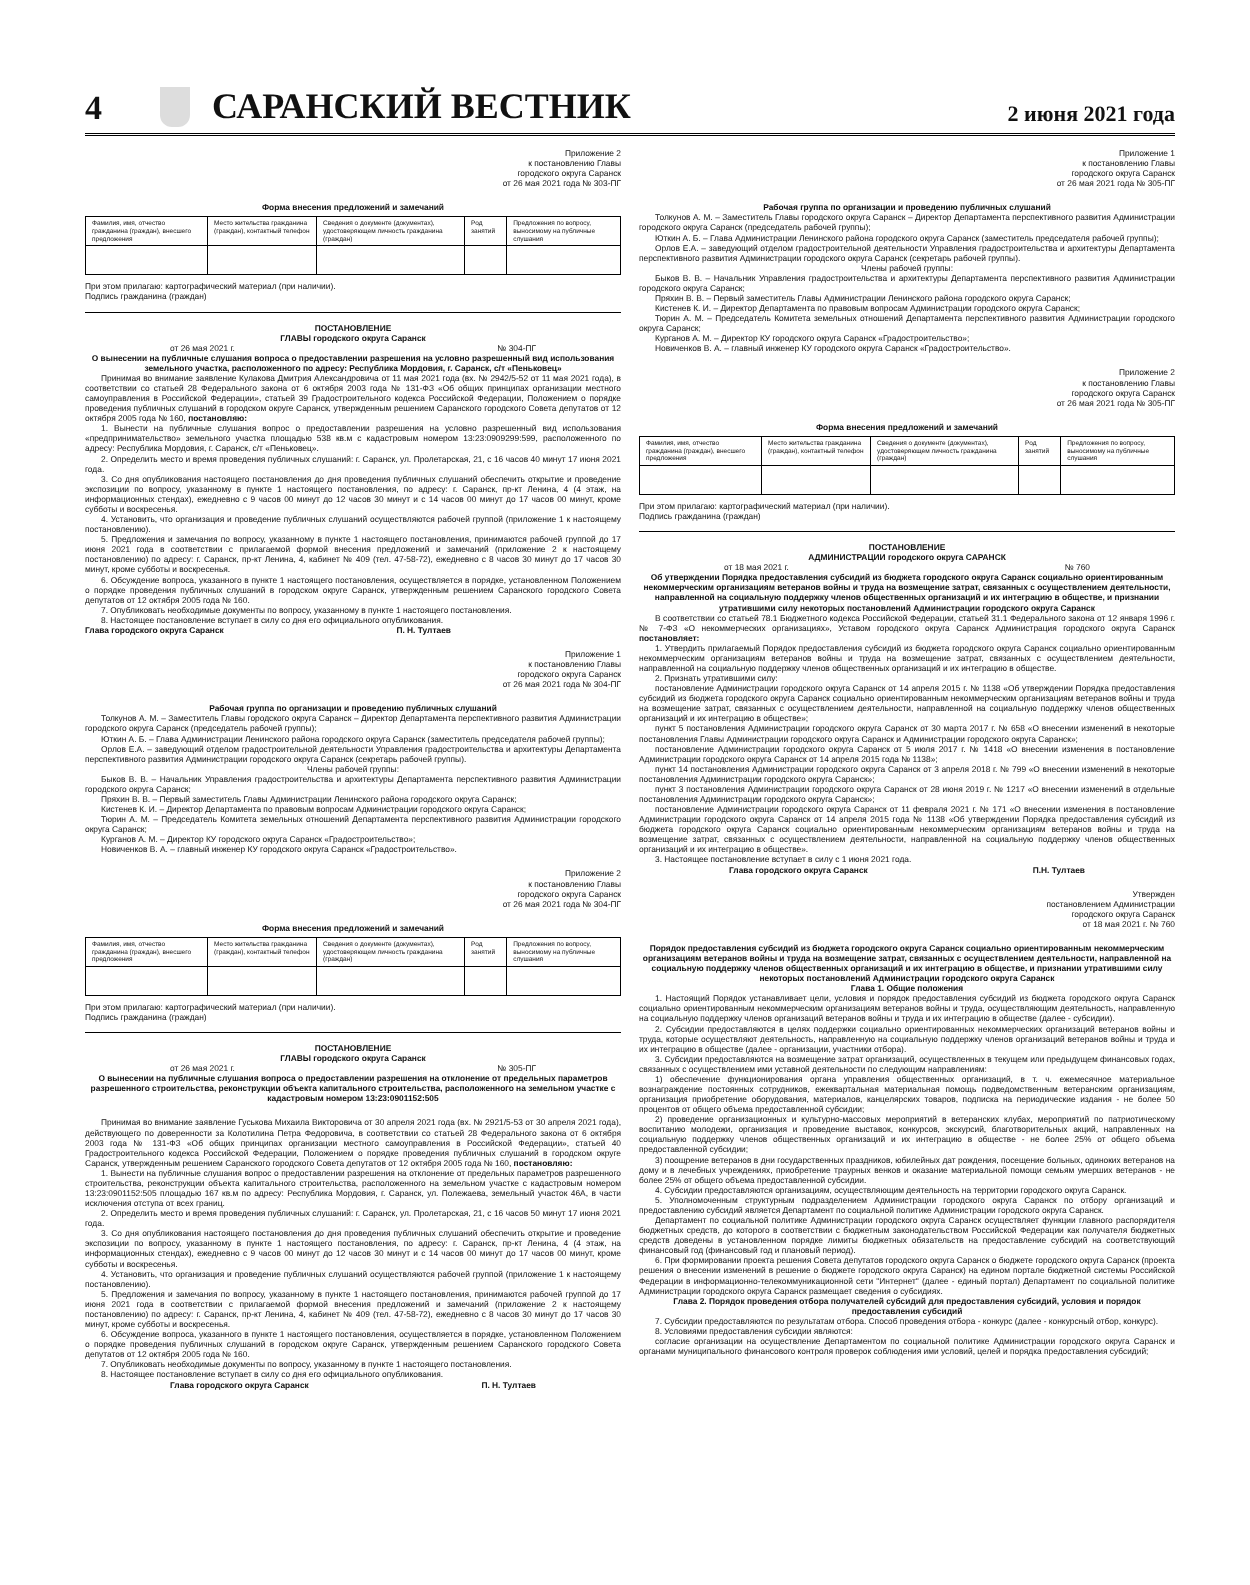4
САРАНСКИЙ ВЕСТНИК
2 июня 2021 года
Приложение 2
к постановлению Главы
городского округа Саранск
от 26 мая 2021 года № 303-ПГ
Форма внесения предложений и замечаний
| Фамилия, имя, отчество гражданина (граждан), внесшего предложения | Место жительства гражданина (граждан), контактный телефон | Сведения о документе (документах), удостоверяющем личность гражданина (граждан) | Род занятий | Предложения по вопросу, выносимому на публичные слушания |
| --- | --- | --- | --- | --- |
При этом прилагаю: картографический материал (при наличии).
Подпись гражданина (граждан)
ПОСТАНОВЛЕНИЕ
ГЛАВЫ городского округа Саранск
от 26 мая 2021 г. № 304-ПГ
О вынесении на публичные слушания вопроса о предоставлении разрешения на условно разрешенный вид использования земельного участка, расположенного по адресу: Республика Мордовия, г. Саранск, с/т «Пеньковец»
Принимая во внимание заявление Кулакова Дмитрия Александровича от 11 мая 2021 года (вх. № 2942/5-52 от 11 мая 2021 года), в соответствии со статьей 28 Федерального закона от 6 октября 2003 года № 131-ФЗ «Об общих принципах организации местного самоуправления в Российской Федерации», статьей 39 Градостроительного кодекса Российской Федерации, Положением о порядке проведения публичных слушаний в городском округе Саранск, утвержденным решением Саранского городского Совета депутатов от 12 октября 2005 года № 160, постановляю:
1. Вынести на публичные слушания вопрос о предоставлении разрешения на условно разрешенный вид использования «предпринимательство» земельного участка площадью 538 кв.м с кадастровым номером 13:23:0909299:599, расположенного по адресу: Республика Мордовия, г. Саранск, с/т «Пеньковец».
2. Определить место и время проведения публичных слушаний: г. Саранск, ул. Пролетарская, 21, с 16 часов 40 минут 17 июня 2021 года.
3. Со дня опубликования настоящего постановления до дня проведения публичных слушаний обеспечить открытие и проведение экспозиции по вопросу, указанному в пункте 1 настоящего постановления, по адресу: г. Саранск, пр-кт Ленина, 4 (4 этаж, на информационных стендах), ежедневно с 9 часов 00 минут до 12 часов 30 минут и с 14 часов 00 минут до 17 часов 00 минут, кроме субботы и воскресенья.
4. Установить, что организация и проведение публичных слушаний осуществляются рабочей группой (приложение 1 к настоящему постановлению).
5. Предложения и замечания по вопросу, указанному в пункте 1 настоящего постановления, принимаются рабочей группой до 17 июня 2021 года в соответствии с прилагаемой формой внесения предложений и замечаний (приложение 2 к настоящему постановлению) по адресу: г. Саранск, пр-кт Ленина, 4, кабинет № 409 (тел. 47-58-72), ежедневно с 8 часов 30 минут до 17 часов 30 минут, кроме субботы и воскресенья.
6. Обсуждение вопроса, указанного в пункте 1 настоящего постановления, осуществляется в порядке, установленном Положением о порядке проведения публичных слушаний в городском округе Саранск, утвержденным решением Саранского городского Совета депутатов от 12 октября 2005 года № 160.
7. Опубликовать необходимые документы по вопросу, указанному в пункте 1 настоящего постановления.
8. Настоящее постановление вступает в силу со дня его официального опубликования.
Глава городского округа Саранск П. Н. Тултаев
Приложение 1
к постановлению Главы
городского округа Саранск
от 26 мая 2021 года № 304-ПГ
Рабочая группа по организации и проведению публичных слушаний
Толкунов А. М. – Заместитель Главы городского округа Саранск – Директор Департамента перспективного развития Администрации городского округа Саранск (председатель рабочей группы);
Юткин А. Б. – Глава Администрации Ленинского района городского округа Саранск (заместитель председателя рабочей группы);
Орлов Е.А. – заведующий отделом градостроительной деятельности Управления градостроительства и архитектуры Департамента перспективного развития Администрации городского округа Саранск (секретарь рабочей группы).
Члены рабочей группы:
Быков В. В. – Начальник Управления градостроительства и архитектуры Департамента перспективного развития Администрации городского округа Саранск;
Пряхин В. В. – Первый заместитель Главы Администрации Ленинского района городского округа Саранск;
Кистенев К. И. – Директор Департамента по правовым вопросам Администрации городского округа Саранск;
Тюрин А. М. – Председатель Комитета земельных отношений Департамента перспективного развития Администрации городского округа Саранск;
Курганов А. М. – Директор КУ городского округа Саранск «Градостроительство»;
Новиченков В. А. – главный инженер КУ городского округа Саранск «Градостроительство».
Приложение 2
к постановлению Главы
городского округа Саранск
от 26 мая 2021 года № 304-ПГ
Форма внесения предложений и замечаний
| Фамилия, имя, отчество гражданина (граждан), внесшего предложения | Место жительства гражданина (граждан), контактный телефон | Сведения о документе (документах), удостоверяющем личность гражданина (граждан) | Род занятий | Предложения по вопросу, выносимому на публичные слушания |
| --- | --- | --- | --- | --- |
При этом прилагаю: картографический материал (при наличии).
Подпись гражданина (граждан)
ПОСТАНОВЛЕНИЕ
ГЛАВЫ городского округа Саранск
от 26 мая 2021 г. № 305-ПГ
О вынесении на публичные слушания вопроса о предоставлении разрешения на отклонение от предельных параметров разрешенного строительства, реконструкции объекта капитального строительства, расположенного на земельном участке с кадастровым номером 13:23:0901152:505
Принимая во внимание заявление Гуськова Михаила Викторовича от 30 апреля 2021 года (вх. № 2921/5-53 от 30 апреля 2021 года), действующего по доверенности за Колотилина Петра Федоровича, в соответствии со статьей 28 Федерального закона от 6 октября 2003 года № 131-ФЗ «Об общих принципах организации местного самоуправления в Российской Федерации», статьей 40 Градостроительного кодекса Российской Федерации, Положением о порядке проведения публичных слушаний в городском округе Саранск, утвержденным решением Саранского городского Совета депутатов от 12 октября 2005 года № 160, постановляю:
1. Вынести на публичные слушания вопрос о предоставлении разрешения на отклонение от предельных параметров разрешенного строительства, реконструкции объекта капитального строительства, расположенного на земельном участке с кадастровым номером 13:23:0901152:505 площадью 167 кв.м по адресу: Республика Мордовия, г. Саранск, ул. Полежаева, земельный участок 46А, в части исключения отступа от всех границ.
2. Определить место и время проведения публичных слушаний: г. Саранск, ул. Пролетарская, 21, с 16 часов 50 минут 17 июня 2021 года.
3. Со дня опубликования настоящего постановления до дня проведения публичных слушаний обеспечить открытие и проведение экспозиции по вопросу, указанному в пункте 1 настоящего постановления, по адресу: г. Саранск, пр-кт Ленина, 4 (4 этаж, на информационных стендах), ежедневно с 9 часов 00 минут до 12 часов 30 минут и с 14 часов 00 минут до 17 часов 00 минут, кроме субботы и воскресенья.
4. Установить, что организация и проведение публичных слушаний осуществляются рабочей группой (приложение 1 к настоящему постановлению).
5. Предложения и замечания по вопросу, указанному в пункте 1 настоящего постановления, принимаются рабочей группой до 17 июня 2021 года в соответствии с прилагаемой формой внесения предложений и замечаний (приложение 2 к настоящему постановлению) по адресу: г. Саранск, пр-кт Ленина, 4, кабинет № 409 (тел. 47-58-72), ежедневно с 8 часов 30 минут до 17 часов 30 минут, кроме субботы и воскресенья.
6. Обсуждение вопроса, указанного в пункте 1 настоящего постановления, осуществляется в порядке, установленном Положением о порядке проведения публичных слушаний в городском округе Саранск, утвержденным решением Саранского городского Совета депутатов от 12 октября 2005 года № 160.
7. Опубликовать необходимые документы по вопросу, указанному в пункте 1 настоящего постановления.
8. Настоящее постановление вступает в силу со дня его официального опубликования.
Глава городского округа Саранск П. Н. Тултаев
Приложение 1
к постановлению Главы
городского округа Саранск
от 26 мая 2021 года № 305-ПГ
Рабочая группа по организации и проведению публичных слушаний
Толкунов А. М. – Заместитель Главы городского округа Саранск – Директор Департамента перспективного развития Администрации городского округа Саранск (председатель рабочей группы);
Юткин А. Б. – Глава Администрации Ленинского района городского округа Саранск (заместитель председателя рабочей группы);
Орлов Е.А. – заведующий отделом градостроительной деятельности Управления градостроительства и архитектуры Департамента перспективного развития Администрации городского округа Саранск (секретарь рабочей группы).
Члены рабочей группы:
Быков В. В. – Начальник Управления градостроительства и архитектуры Департамента перспективного развития Администрации городского округа Саранск;
Пряхин В. В. – Первый заместитель Главы Администрации Ленинского района городского округа Саранск;
Кистенев К. И. – Директор Департамента по правовым вопросам Администрации городского округа Саранск;
Тюрин А. М. – Председатель Комитета земельных отношений Департамента перспективного развития Администрации городского округа Саранск;
Курганов А. М. – Директор КУ городского округа Саранск «Градостроительство»;
Новиченков В. А. – главный инженер КУ городского округа Саранск «Градостроительство».
Приложение 2
к постановлению Главы
городского округа Саранск
от 26 мая 2021 года № 305-ПГ
Форма внесения предложений и замечаний
| Фамилия, имя, отчество гражданина (граждан), внесшего предложения | Место жительства гражданина (граждан), контактный телефон | Сведения о документе (документах), удостоверяющем личность гражданина (граждан) | Род занятий | Предложения по вопросу, выносимому на публичные слушания |
| --- | --- | --- | --- | --- |
При этом прилагаю: картографический материал (при наличии).
Подпись гражданина (граждан)
ПОСТАНОВЛЕНИЕ
АДМИНИСТРАЦИИ городского округа САРАНСК
от 18 мая 2021 г. № 760
Об утверждении Порядка предоставления субсидий из бюджета городского округа Саранск социально ориентированным некоммерческим организациям ветеранов войны и труда на возмещение затрат, связанных с осуществлением деятельности, направленной на социальную поддержку членов общественных организаций и их интеграцию в обществе, и признании утратившими силу некоторых постановлений Администрации городского округа Саранск
В соответствии со статьей 78.1 Бюджетного кодекса Российской Федерации, статьей 31.1 Федерального закона от 12 января 1996 г. № 7-ФЗ «О некоммерческих организациях», Уставом городского округа Саранск Администрация городского округа Саранск постановляет:
1. Утвердить прилагаемый Порядок предоставления субсидий из бюджета городского округа Саранск социально ориентированным некоммерческим организациям ветеранов войны и труда на возмещение затрат, связанных с осуществлением деятельности, направленной на социальную поддержку членов общественных организаций и их интеграцию в обществе.
2. Признать утратившими силу:
постановление Администрации городского округа Саранск от 14 апреля 2015 г. № 1138 «Об утверждении Порядка предоставления субсидий из бюджета городского округа Саранск социально ориентированным некоммерческим организациям ветеранов войны и труда на возмещение затрат, связанных с осуществлением деятельности, направленной на социальную поддержку членов общественных организаций и их интеграцию в обществе»;
пункт 5 постановления Администрации городского округа Саранск от 30 марта 2017 г. № 658 «О внесении изменений в некоторые постановления Главы Администрации городского округа Саранск и Администрации городского округа Саранск»;
постановление Администрации городского округа Саранск от 5 июля 2017 г. № 1418 «О внесении изменения в постановление Администрации городского округа Саранск от 14 апреля 2015 года № 1138»;
пункт 14 постановления Администрации городского округа Саранск от 3 апреля 2018 г. № 799 «О внесении изменений в некоторые постановления Администрации городского округа Саранск»;
пункт 3 постановления Администрации городского округа Саранск от 28 июня 2019 г. № 1217 «О внесении изменений в отдельные постановления Администрации городского округа Саранск»;
постановление Администрации городского округа Саранск от 11 февраля 2021 г. № 171 «О внесении изменения в постановление Администрации городского округа Саранск от 14 апреля 2015 года № 1138 «Об утверждении Порядка предоставления субсидий из бюджета городского округа Саранск социально ориентированным некоммерческим организациям ветеранов войны и труда на возмещение затрат, связанных с осуществлением деятельности, направленной на социальную поддержку членов общественных организаций и их интеграцию в обществе».
3. Настоящее постановление вступает в силу с 1 июня 2021 года.
Глава городского округа Саранск П.Н. Тултаев
Утвержден
постановлением Администрации
городского округа Саранск
от 18 мая 2021 г. № 760
Порядок предоставления субсидий из бюджета городского округа Саранск социально ориентированным некоммерческим организациям ветеранов войны и труда на возмещение затрат, связанных с осуществлением деятельности, направленной на социальную поддержку членов общественных организаций и их интеграцию в обществе, и признании утратившими силу некоторых постановлений Администрации городского округа Саранск
Глава 1. Общие положения
1. Настоящий Порядок устанавливает цели, условия и порядок предоставления субсидий из бюджета городского округа Саранск социально ориентированным некоммерческим организациям ветеранов войны и труда, осуществляющим деятельность, направленную на социальную поддержку членов организаций ветеранов войны и труда и их интеграцию в обществе (далее - субсидии).
2. Субсидии предоставляются в целях поддержки социально ориентированных некоммерческих организаций ветеранов войны и труда, которые осуществляют деятельность, направленную на социальную поддержку членов организаций ветеранов войны и труда и их интеграцию в обществе (далее - организации, участники отбора).
3. Субсидии предоставляются на возмещение затрат организаций, осуществленных в текущем или предыдущем финансовых годах, связанных с осуществлением ими уставной деятельности по следующим направлениям:
1) обеспечение функционирования органа управления общественных организаций, в т. ч. ежемесячное материальное вознаграждение постоянных сотрудников, ежеквартальная материальная помощь подведомственным ветеранским организациям, организация приобретение оборудования, материалов, канцелярских товаров, подписка на периодические издания - не более 50 процентов от общего объема предоставленной субсидии;
2) проведение организационных и культурно-массовых мероприятий в ветеранских клубах, мероприятий по патриотическому воспитанию молодежи, организация и проведение выставок, конкурсов, экскурсий, благотворительных акций, направленных на социальную поддержку членов общественных организаций и их интеграцию в обществе - не более 25% от общего объема предоставленной субсидии;
3) поощрение ветеранов в дни государственных праздников, юбилейных дат рождения, посещение больных, одиноких ветеранов на дому и в лечебных учреждениях, приобретение траурных венков и оказание материальной помощи семьям умерших ветеранов - не более 25% от общего объема предоставленной субсидии.
4. Субсидии предоставляются организациям, осуществляющим деятельность на территории городского округа Саранск.
5. Уполномоченным структурным подразделением Администрации городского округа Саранск по отбору организаций и предоставлению субсидий является Департамент по социальной политике Администрации городского округа Саранск.
Департамент по социальной политике Администрации городского округа Саранск осуществляет функции главного распорядителя бюджетных средств, до которого в соответствии с бюджетным законодательством Российской Федерации как получателя бюджетных средств доведены в установленном порядке лимиты бюджетных обязательств на предоставление субсидий на соответствующий финансовый год (финансовый год и плановый период).
6. При формировании проекта решения Совета депутатов городского округа Саранск о бюджете городского округа Саранск (проекта решения о внесении изменений в решение о бюджете городского округа Саранск) на едином портале бюджетной системы Российской Федерации в информационно-телекоммуникационной сети "Интернет" (далее - единый портал) Департамент по социальной политике Администрации городского округа Саранск размещает сведения о субсидиях.
Глава 2. Порядок проведения отбора получателей субсидий для предоставления субсидий, условия и порядок предоставления субсидий
7. Субсидии предоставляются по результатам отбора. Способ проведения отбора - конкурс (далее - конкурсный отбор, конкурс).
8. Условиями предоставления субсидии являются:
согласие организации на осуществление Департаментом по социальной политике Администрации городского округа Саранск и органами муниципального финансового контроля проверок соблюдения ими условий, целей и порядка предоставления субсидий;